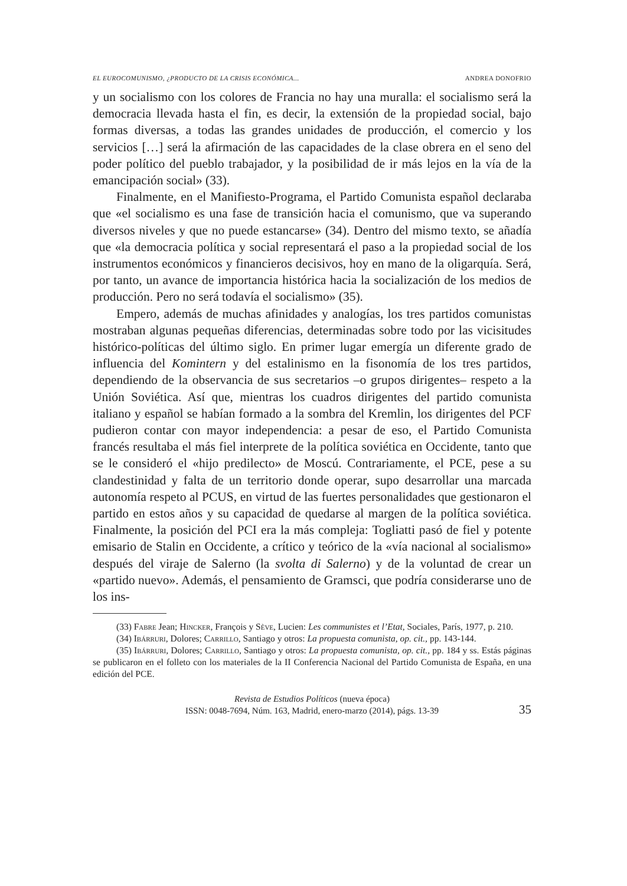EL EUROCOMUNISMO, ¿PRODUCTO DE LA CRISIS ECONÓMICA... ANDREA DONOFRIO
y un socialismo con los colores de Francia no hay una muralla: el socialismo será la democracia llevada hasta el fin, es decir, la extensión de la propiedad social, bajo formas diversas, a todas las grandes unidades de producción, el comercio y los servicios […] será la afirmación de las capacidades de la clase obrera en el seno del poder político del pueblo trabajador, y la posibilidad de ir más lejos en la vía de la emancipación social» (33).
Finalmente, en el Manifiesto-Programa, el Partido Comunista español declaraba que «el socialismo es una fase de transición hacia el comunismo, que va superando diversos niveles y que no puede estancarse» (34). Dentro del mismo texto, se añadía que «la democracia política y social representará el paso a la propiedad social de los instrumentos económicos y financieros decisivos, hoy en mano de la oligarquía. Será, por tanto, un avance de importancia histórica hacia la socialización de los medios de producción. Pero no será todavía el socialismo» (35).
Empero, además de muchas afinidades y analogías, los tres partidos comunistas mostraban algunas pequeñas diferencias, determinadas sobre todo por las vicisitudes histórico-políticas del último siglo. En primer lugar emergía un diferente grado de influencia del Komintern y del estalinismo en la fisonomía de los tres partidos, dependiendo de la observancia de sus secretarios –o grupos dirigentes– respeto a la Unión Soviética. Así que, mientras los cuadros dirigentes del partido comunista italiano y español se habían formado a la sombra del Kremlin, los dirigentes del PCF pudieron contar con mayor independencia: a pesar de eso, el Partido Comunista francés resultaba el más fiel interprete de la política soviética en Occidente, tanto que se le consideró el «hijo predilecto» de Moscú. Contrariamente, el PCE, pese a su clandestinidad y falta de un territorio donde operar, supo desarrollar una marcada autonomía respeto al PCUS, en virtud de las fuertes personalidades que gestionaron el partido en estos años y su capacidad de quedarse al margen de la política soviética. Finalmente, la posición del PCI era la más compleja: Togliatti pasó de fiel y potente emisario de Stalin en Occidente, a crítico y teórico de la «vía nacional al socialismo» después del viraje de Salerno (la svolta di Salerno) y de la voluntad de crear un «partido nuevo». Además, el pensamiento de Gramsci, que podría considerarse uno de los ins-
(33) Fabre Jean; Hincker, François y Sève, Lucien: Les communistes et l’Etat, Sociales, París, 1977, p. 210.
(34) Ibárruri, Dolores; Carrillo, Santiago y otros: La propuesta comunista, op. cit., pp. 143-144.
(35) Ibárruri, Dolores; Carrillo, Santiago y otros: La propuesta comunista, op. cit., pp. 184 y ss. Estás páginas se publicaron en el folleto con los materiales de la II Conferencia Nacional del Partido Comunista de España, en una edición del PCE.
Revista de Estudios Políticos (nueva época)
ISSN: 0048-7694, Núm. 163, Madrid, enero-marzo (2014), págs. 13-39
35